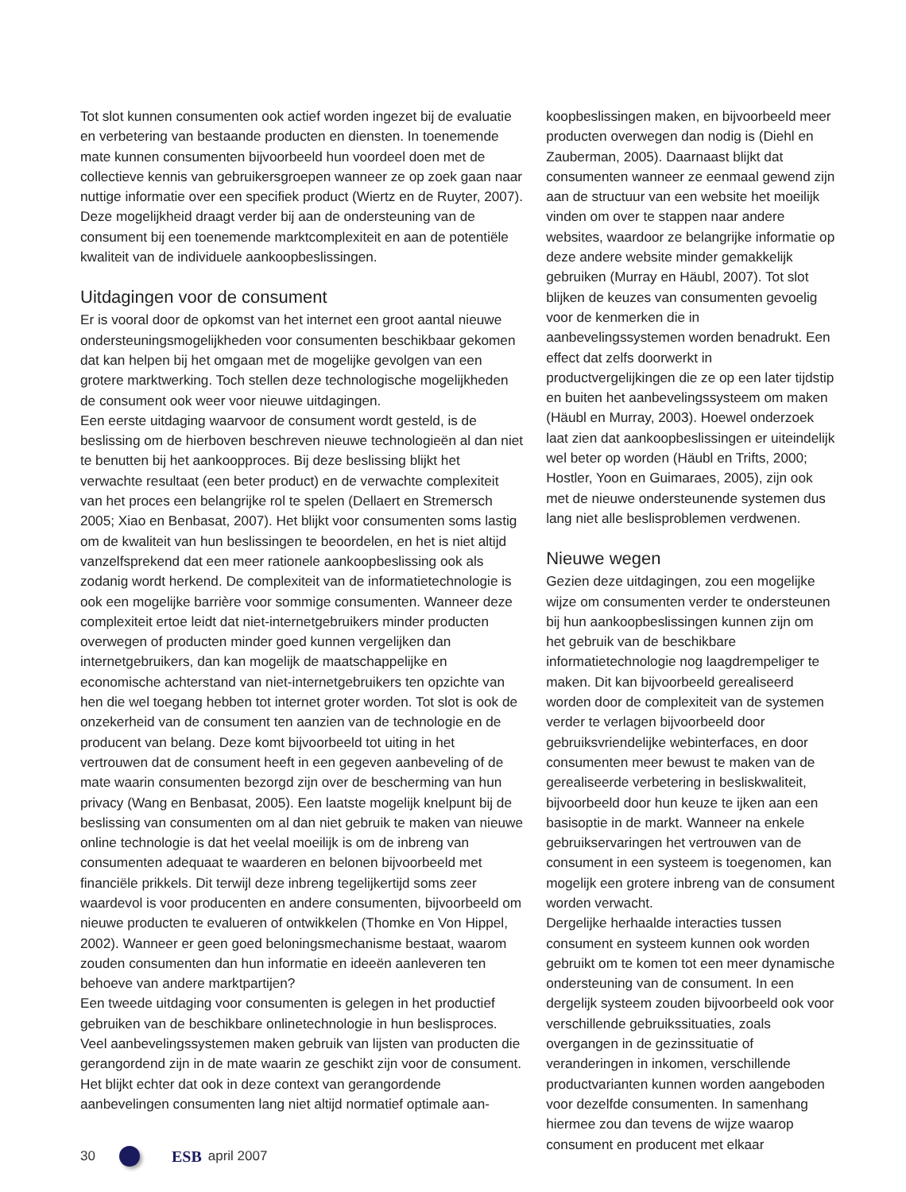Tot slot kunnen consumenten ook actief worden ingezet bij de evaluatie en verbetering van bestaande producten en diensten. In toenemende mate kunnen consumenten bijvoorbeeld hun voordeel doen met de collectieve kennis van gebruikersgroepen wanneer ze op zoek gaan naar nuttige informatie over een specifiek product (Wiertz en de Ruyter, 2007). Deze mogelijkheid draagt verder bij aan de ondersteuning van de consument bij een toenemende marktcomplexiteit en aan de potentiële kwaliteit van de individuele aankoopbeslissingen.
Uitdagingen voor de consument
Er is vooral door de opkomst van het internet een groot aantal nieuwe ondersteuningsmogelijkheden voor consumenten beschikbaar gekomen dat kan helpen bij het omgaan met de mogelijke gevolgen van een grotere marktwerking. Toch stellen deze technologische mogelijkheden de consument ook weer voor nieuwe uitdagingen.
Een eerste uitdaging waarvoor de consument wordt gesteld, is de beslissing om de hierboven beschreven nieuwe technologieën al dan niet te benutten bij het aankoopproces. Bij deze beslissing blijkt het verwachte resultaat (een beter product) en de verwachte complexiteit van het proces een belangrijke rol te spelen (Dellaert en Stremersch 2005; Xiao en Benbasat, 2007). Het blijkt voor consumenten soms lastig om de kwaliteit van hun beslissingen te beoordelen, en het is niet altijd vanzelfsprekend dat een meer rationele aankoopbeslissing ook als zodanig wordt herkend. De complexiteit van de informatietechnologie is ook een mogelijke barrière voor sommige consumenten. Wanneer deze complexiteit ertoe leidt dat niet-internetgebruikers minder producten overwegen of producten minder goed kunnen vergelijken dan internetgebruikers, dan kan mogelijk de maatschappelijke en economische achterstand van niet-internetgebruikers ten opzichte van hen die wel toegang hebben tot internet groter worden. Tot slot is ook de onzekerheid van de consument ten aanzien van de technologie en de producent van belang. Deze komt bijvoorbeeld tot uiting in het vertrouwen dat de consument heeft in een gegeven aanbeveling of de mate waarin consumenten bezorgd zijn over de bescherming van hun privacy (Wang en Benbasat, 2005). Een laatste mogelijk knelpunt bij de beslissing van consumenten om al dan niet gebruik te maken van nieuwe online technologie is dat het veelal moeilijk is om de inbreng van consumenten adequaat te waarderen en belonen bijvoorbeeld met financiële prikkels. Dit terwijl deze inbreng tegelijkertijd soms zeer waardevol is voor producenten en andere consumenten, bijvoorbeeld om nieuwe producten te evalueren of ontwikkelen (Thomke en Von Hippel, 2002). Wanneer er geen goed beloningsmechanisme bestaat, waarom zouden consumenten dan hun informatie en ideeën aanleveren ten behoeve van andere marktpartijen?
Een tweede uitdaging voor consumenten is gelegen in het productief gebruiken van de beschikbare onlinetechnologie in hun beslisproces. Veel aanbevelingssystemen maken gebruik van lijsten van producten die gerangordend zijn in de mate waarin ze geschikt zijn voor de consument. Het blijkt echter dat ook in deze context van gerangordende aanbevelingen consumenten lang niet altijd normatief optimale aan-
koopbeslissingen maken, en bijvoorbeeld meer producten overwegen dan nodig is (Diehl en Zauberman, 2005). Daarnaast blijkt dat consumenten wanneer ze eenmaal gewend zijn aan de structuur van een website het moeilijk vinden om over te stappen naar andere websites, waardoor ze belangrijke informatie op deze andere website minder gemakkelijk gebruiken (Murray en Häubl, 2007). Tot slot blijken de keuzes van consumenten gevoelig voor de kenmerken die in aanbevelingssystemen worden benadrukt. Een effect dat zelfs doorwerkt in productvergelijkingen die ze op een later tijdstip en buiten het aanbevelingssysteem om maken (Häubl en Murray, 2003). Hoewel onderzoek laat zien dat aankoopbeslissingen er uiteindelijk wel beter op worden (Häubl en Trifts, 2000; Hostler, Yoon en Guimaraes, 2005), zijn ook met de nieuwe ondersteunende systemen dus lang niet alle beslisproblemen verdwenen.
Nieuwe wegen
Gezien deze uitdagingen, zou een mogelijke wijze om consumenten verder te ondersteunen bij hun aankoopbeslissingen kunnen zijn om het gebruik van de beschikbare informatietechnologie nog laagdrempeliger te maken. Dit kan bijvoorbeeld gerealiseerd worden door de complexiteit van de systemen verder te verlagen bijvoorbeeld door gebruiksvriendelijke webinterfaces, en door consumenten meer bewust te maken van de gerealiseerde verbetering in besliskwaliteit, bijvoorbeeld door hun keuze te ijken aan een basisoptie in de markt. Wanneer na enkele gebruikservaringen het vertrouwen van de consument in een systeem is toegenomen, kan mogelijk een grotere inbreng van de consument worden verwacht.
Dergelijke herhaalde interacties tussen consument en systeem kunnen ook worden gebruikt om te komen tot een meer dynamische ondersteuning van de consument. In een dergelijk systeem zouden bijvoorbeeld ook voor verschillende gebruikssituaties, zoals overgangen in de gezinssituatie of veranderingen in inkomen, verschillende productvarianten kunnen worden aangeboden voor dezelfde consumenten. In samenhang hiermee zou dan tevens de wijze waarop consument en producent met elkaar
30 ESB april 2007